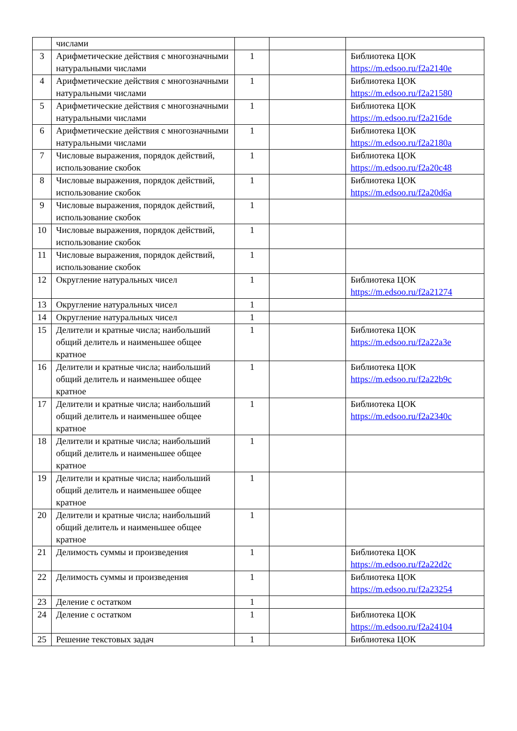| | числами | | | |
| 3 | Арифметические действия с многозначными натуральными числами | 1 | | Библиотека ЦОК https://m.edsoo.ru/f2a2140e |
| 4 | Арифметические действия с многозначными натуральными числами | 1 | | Библиотека ЦОК https://m.edsoo.ru/f2a21580 |
| 5 | Арифметические действия с многозначными натуральными числами | 1 | | Библиотека ЦОК https://m.edsoo.ru/f2a216de |
| 6 | Арифметические действия с многозначными натуральными числами | 1 | | Библиотека ЦОК https://m.edsoo.ru/f2a2180a |
| 7 | Числовые выражения, порядок действий, использование скобок | 1 | | Библиотека ЦОК https://m.edsoo.ru/f2a20c48 |
| 8 | Числовые выражения, порядок действий, использование скобок | 1 | | Библиотека ЦОК https://m.edsoo.ru/f2a20d6a |
| 9 | Числовые выражения, порядок действий, использование скобок | 1 | | |
| 10 | Числовые выражения, порядок действий, использование скобок | 1 | | |
| 11 | Числовые выражения, порядок действий, использование скобок | 1 | | |
| 12 | Округление натуральных чисел | 1 | | Библиотека ЦОК https://m.edsoo.ru/f2a21274 |
| 13 | Округление натуральных чисел | 1 | | |
| 14 | Округление натуральных чисел | 1 | | |
| 15 | Делители и кратные числа; наибольший общий делитель и наименьшее общее кратное | 1 | | Библиотека ЦОК https://m.edsoo.ru/f2a22a3e |
| 16 | Делители и кратные числа; наибольший общий делитель и наименьшее общее кратное | 1 | | Библиотека ЦОК https://m.edsoo.ru/f2a22b9c |
| 17 | Делители и кратные числа; наибольший общий делитель и наименьшее общее кратное | 1 | | Библиотека ЦОК https://m.edsoo.ru/f2a2340c |
| 18 | Делители и кратные числа; наибольший общий делитель и наименьшее общее кратное | 1 | | |
| 19 | Делители и кратные числа; наибольший общий делитель и наименьшее общее кратное | 1 | | |
| 20 | Делители и кратные числа; наибольший общий делитель и наименьшее общее кратное | 1 | | |
| 21 | Делимость суммы и произведения | 1 | | Библиотека ЦОК https://m.edsoo.ru/f2a22d2c |
| 22 | Делимость суммы и произведения | 1 | | Библиотека ЦОК https://m.edsoo.ru/f2a23254 |
| 23 | Деление с остатком | 1 | | |
| 24 | Деление с остатком | 1 | | Библиотека ЦОК https://m.edsoo.ru/f2a24104 |
| 25 | Решение текстовых задач | 1 | | Библиотека ЦОК |